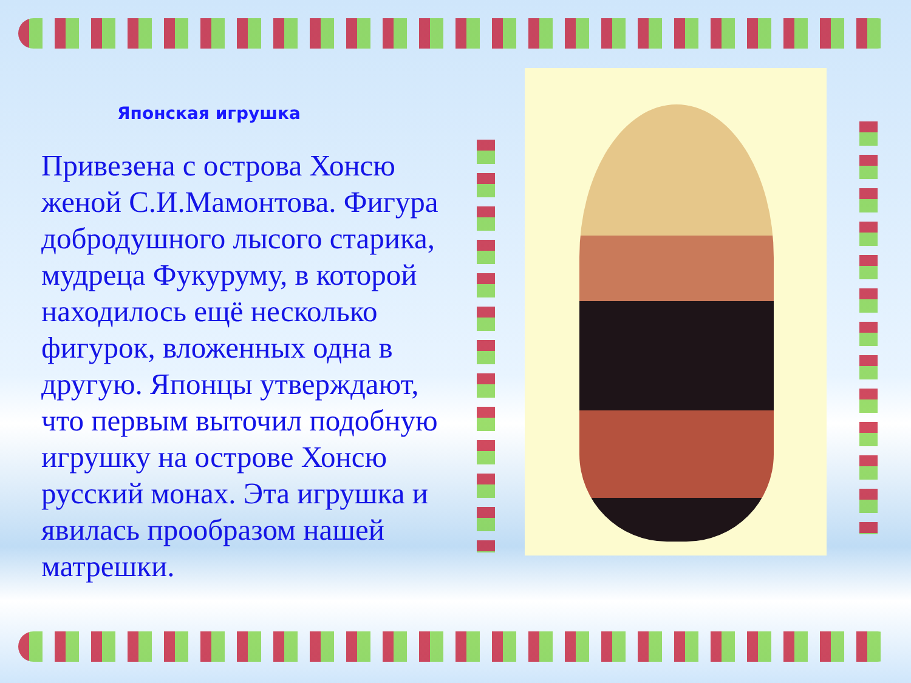Японская игрушка
Привезена с острова Хонсю женой С.И.Мамонтова. Фигура добродушного лысого старика, мудреца Фукуруму, в которой находилось ещё несколько фигурок, вложенных одна в другую. Японцы утверждают, что первым выточил подобную игрушку на острове Хонсю русский монах. Эта игрушка и явилась прообразом нашей матрешки.